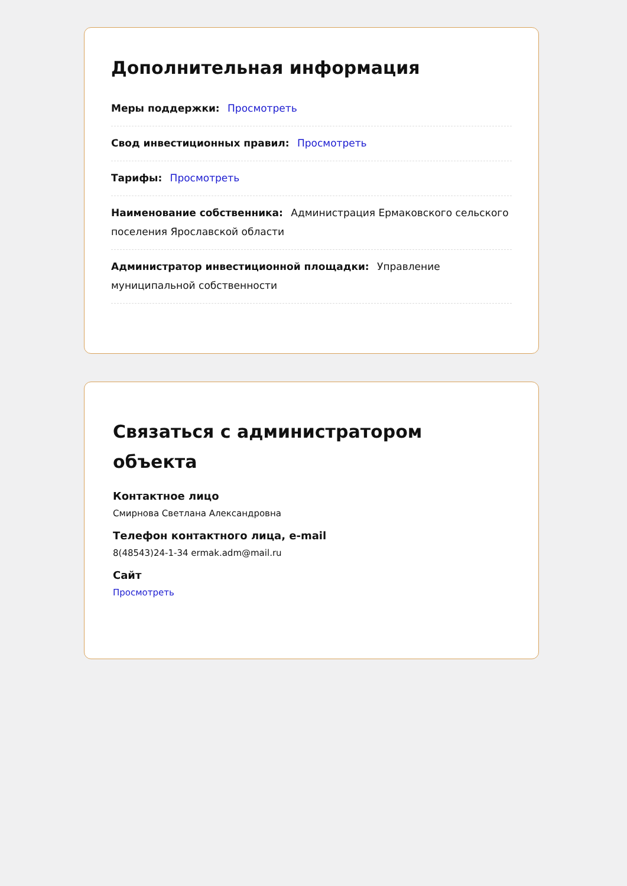Дополнительная информация
Меры поддержки: Просмотреть
Свод инвестиционных правил: Просмотреть
Тарифы: Просмотреть
Наименование собственника: Администрация Ермаковского сельского поселения Ярославской области
Администратор инвестиционной площадки: Управление муниципальной собственности
Связаться с администратором объекта
Контактное лицо
Смирнова Светлана Александровна
Телефон контактного лица, e-mail
8(48543)24-1-34 ermak.adm@mail.ru
Сайт
Просмотреть